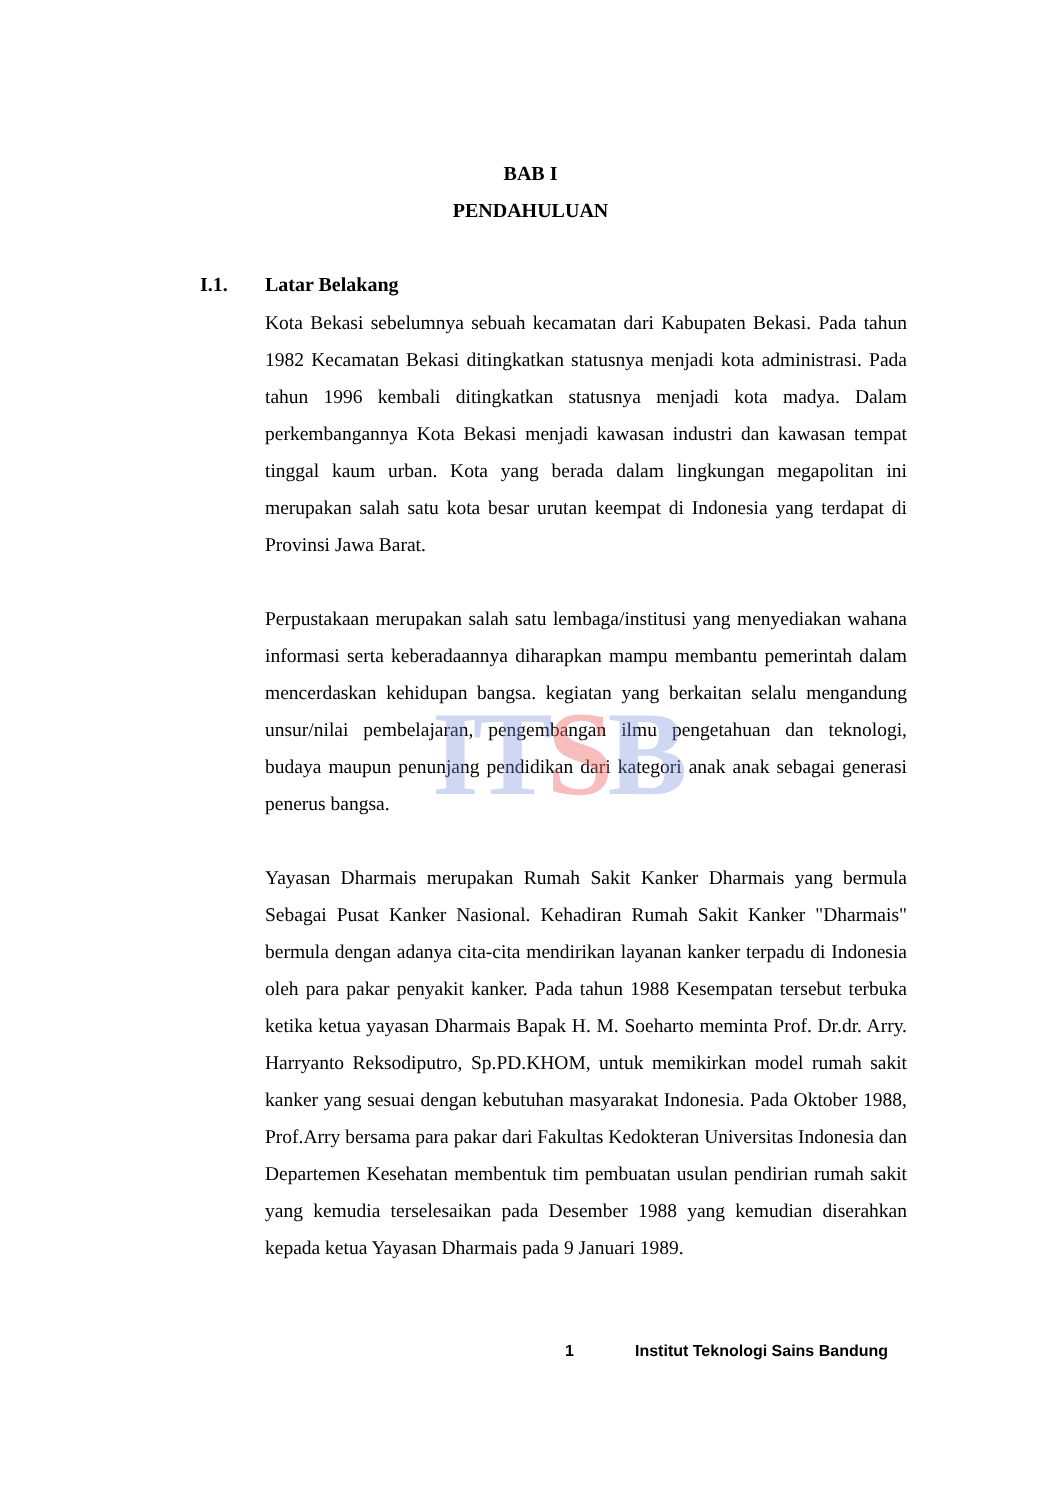ITSB
BAB I
PENDAHULUAN
I.1. Latar Belakang
Kota Bekasi sebelumnya sebuah kecamatan dari Kabupaten Bekasi. Pada tahun 1982 Kecamatan Bekasi ditingkatkan statusnya menjadi kota administrasi. Pada tahun 1996 kembali ditingkatkan statusnya menjadi kota madya. Dalam perkembangannya Kota Bekasi menjadi kawasan industri dan kawasan tempat tinggal kaum urban. Kota yang berada dalam lingkungan megapolitan ini merupakan salah satu kota besar urutan keempat di Indonesia yang terdapat di Provinsi Jawa Barat.
Perpustakaan merupakan salah satu lembaga/institusi yang menyediakan wahana informasi serta keberadaannya diharapkan mampu membantu pemerintah dalam mencerdaskan kehidupan bangsa. kegiatan yang berkaitan selalu mengandung unsur/nilai pembelajaran, pengembangan ilmu pengetahuan dan teknologi, budaya maupun penunjang pendidikan dari kategori anak anak sebagai generasi penerus bangsa.
Yayasan Dharmais merupakan Rumah Sakit Kanker Dharmais yang bermula Sebagai Pusat Kanker Nasional. Kehadiran Rumah Sakit Kanker "Dharmais" bermula dengan adanya cita-cita mendirikan layanan kanker terpadu di Indonesia oleh para pakar penyakit kanker. Pada tahun 1988 Kesempatan tersebut terbuka ketika ketua yayasan Dharmais Bapak H. M. Soeharto meminta Prof. Dr.dr. Arry. Harryanto Reksodiputro, Sp.PD.KHOM, untuk memikirkan model rumah sakit kanker yang sesuai dengan kebutuhan masyarakat Indonesia. Pada Oktober 1988, Prof.Arry bersama para pakar dari Fakultas Kedokteran Universitas Indonesia dan Departemen Kesehatan membentuk tim pembuatan usulan pendirian rumah sakit yang kemudia terselesaikan pada Desember 1988 yang kemudian diserahkan kepada ketua Yayasan Dharmais pada 9 Januari 1989.
1 Institut Teknologi Sains Bandung